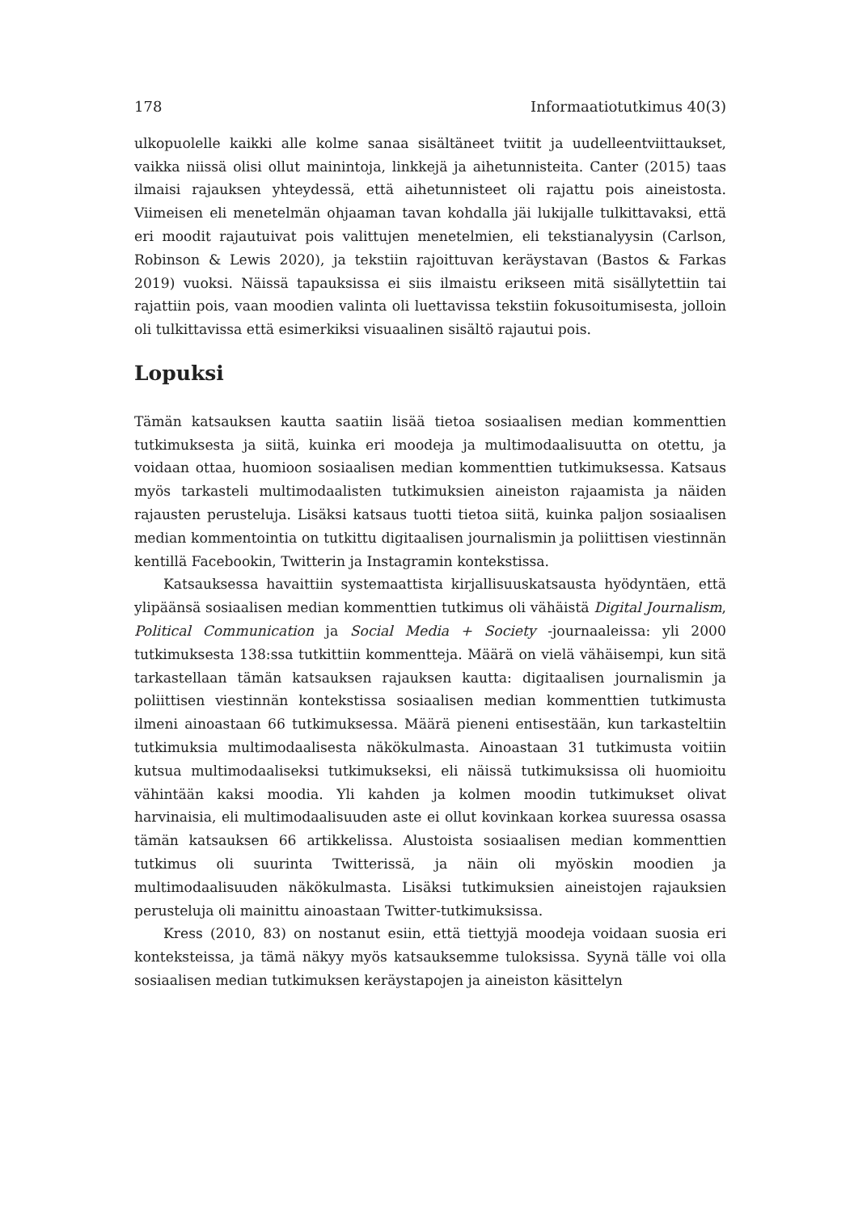178 Informaatiotutkimus 40(3)
ulkopuolelle kaikki alle kolme sanaa sisältäneet tviitit ja uudelleentviittaukset, vaikka niissä olisi ollut mainintoja, linkkejä ja aihetunnisteita. Canter (2015) taas ilmaisi rajauksen yhteydessä, että aihetunnisteet oli rajattu pois aineistosta. Viimeisen eli menetelmän ohjaaman tavan kohdalla jäi lukijalle tulkittavaksi, että eri moodit rajautuivat pois valittujen menetelmien, eli tekstianalyysin (Carlson, Robinson & Lewis 2020), ja tekstiin rajoittuvan keräystavan (Bastos & Farkas 2019) vuoksi. Näissä tapauksissa ei siis ilmaistu erikseen mitä sisällytettiin tai rajattiin pois, vaan moodien valinta oli luettavissa tekstiin fokusoitumisesta, jolloin oli tulkittavissa että esimerkiksi visuaalinen sisältö rajautui pois.
Lopuksi
Tämän katsauksen kautta saatiin lisää tietoa sosiaalisen median kommenttien tutkimuksesta ja siitä, kuinka eri moodeja ja multimodaalisuutta on otettu, ja voidaan ottaa, huomioon sosiaalisen median kommenttien tutkimuksessa. Katsaus myös tarkasteli multimodaalisten tutkimuksien aineiston rajaamista ja näiden rajausten perusteluja. Lisäksi katsaus tuotti tietoa siitä, kuinka paljon sosiaalisen median kommentointia on tutkittu digitaalisen journalis­min ja poliittisen viestinnän kentillä Facebookin, Twitterin ja Instagramin kontekstissa.
Katsauksessa havaittiin systemaattista kirjallisuuskatsausta hyödyntäen, että ylipäänsä sosiaalisen median kommenttien tutkimus oli vähäistä Digital Journalism, Political Communication ja Social Media + Society -journaaleis­sa: yli 2000 tutkimuksesta 138:ssa tutkittiin kommentteja. Määrä on vielä vähäisempi, kun sitä tarkastellaan tämän katsauksen rajauksen kautta: digi­taalisen journalismin ja poliittisen viestinnän kontekstissa sosiaalisen median kommenttien tutkimusta ilmeni ainoastaan 66 tutkimuksessa. Määrä pieneni entisestään, kun tarkasteltiin tutkimuksia multimodaalisesta näkökulmasta. Ainoastaan 31 tutkimusta voitiin kutsua multimodaaliseksi tutkimukseksi, eli näissä tutkimuksissa oli huomioitu vähintään kaksi moodia. Yli kahden ja kolmen moodin tutkimukset olivat harvinaisia, eli multimodaalisuuden aste ei ollut kovinkaan korkea suuressa osassa tämän katsauksen 66 artikkelissa. Alustoista sosiaalisen median kommenttien tutkimus oli suurinta Twitterissä, ja näin oli myöskin moodien ja multimodaalisuuden näkökulmasta. Lisäksi tutkimuksien aineistojen rajauksien perusteluja oli mainittu ainoastaan Twitter-tutkimuksissa.
Kress (2010, 83) on nostanut esiin, että tiettyjä moodeja voidaan suosia eri konteksteissa, ja tämä näkyy myös katsauksemme tuloksissa. Syynä tälle voi olla sosiaalisen median tutkimuksen keräystapojen ja aineiston käsittelyn